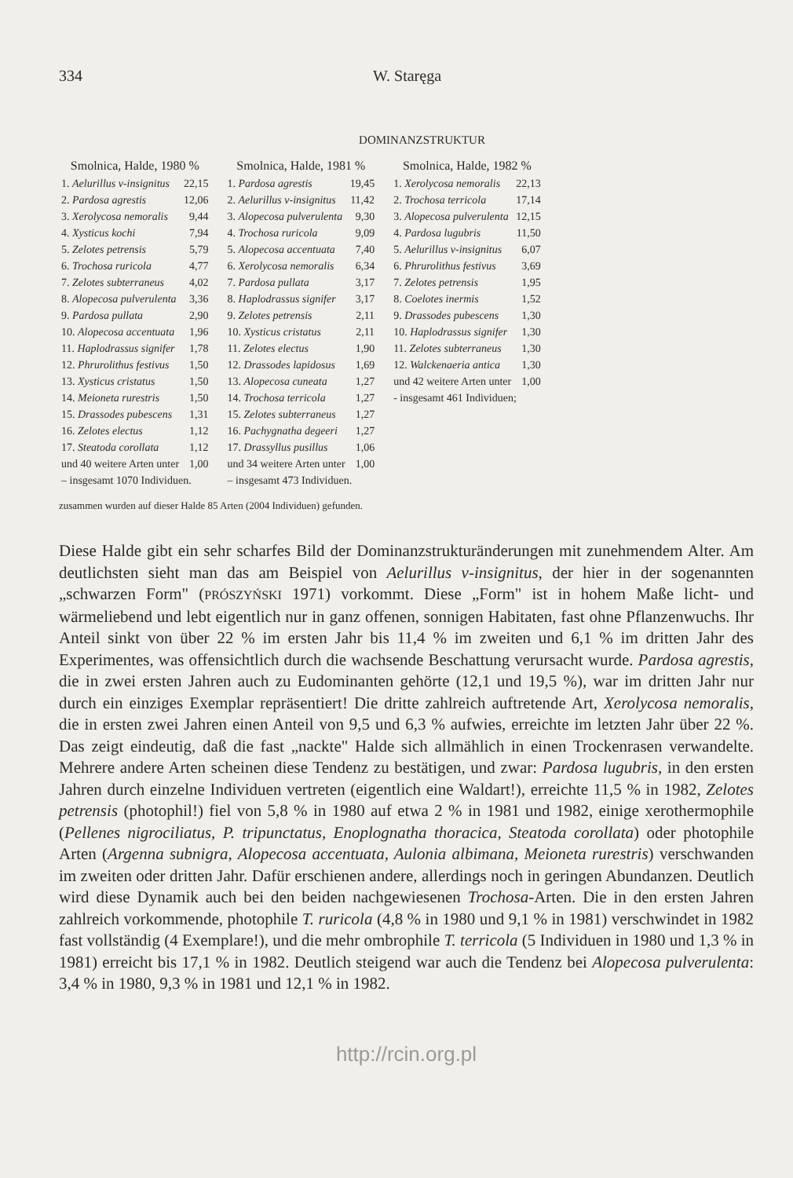334 W. Staręga
DOMINANZSTRUKTUR
| Smolnica, Halde, 1980 % | |
| --- | --- |
| 1. Aelurillus v-insignitus | 22,15 |
| 2. Pardosa agrestis | 12,06 |
| 3. Xerolycosa nemoralis | 9,44 |
| 4. Xysticus kochi | 7,94 |
| 5. Zelotes petrensis | 5,79 |
| 6. Trochosa ruricola | 4,77 |
| 7. Zelotes subterraneus | 4,02 |
| 8. Alopecosa pulverulenta | 3,36 |
| 9. Pardosa pullata | 2,90 |
| 10. Alopecosa accentuata | 1,96 |
| 11. Haplodrassus signifer | 1,78 |
| 12. Phrurolithus festivus | 1,50 |
| 13. Xysticus cristatus | 1,50 |
| 14. Meioneta rurestris | 1,50 |
| 15. Drassodes pubescens | 1,31 |
| 16. Zelotes electus | 1,12 |
| 17. Steatoda corollata | 1,12 |
| und 40 weitere Arten unter | 1,00 |
| – insgesamt 1070 Individuen. | |
| Smolnica, Halde, 1981 % | |
| --- | --- |
| 1. Pardosa agrestis | 19,45 |
| 2. Aelurillus v-insignitus | 11,42 |
| 3. Alopecosa pulverulenta | 9,30 |
| 4. Trochosa ruricola | 9,09 |
| 5. Alopecosa accentuata | 7,40 |
| 6. Xerolycosa nemoralis | 6,34 |
| 7. Pardosa pullata | 3,17 |
| 8. Haplodrassus signifer | 3,17 |
| 9. Zelotes petrensis | 2,11 |
| 10. Xysticus cristatus | 2,11 |
| 11. Zelotes electus | 1,90 |
| 12. Drassodes lapidosus | 1,69 |
| 13. Alopecosa cuneata | 1,27 |
| 14. Trochosa terricola | 1,27 |
| 15. Zelotes subterraneus | 1,27 |
| 16. Pachygnatha degeeri | 1,27 |
| 17. Drassyllus pusillus | 1,06 |
| und 34 weitere Arten unter | 1,00 |
| – insgesamt 473 Individuen. | |
| Smolnica, Halde, 1982 % | |
| --- | --- |
| 1. Xerolycosa nemoralis | 22,13 |
| 2. Trochosa terricola | 17,14 |
| 3. Alopecosa pulverulenta | 12,15 |
| 4. Pardosa lugubris | 11,50 |
| 5. Aelurillus v-insignitus | 6,07 |
| 6. Phrurolithus festivus | 3,69 |
| 7. Zelotes petrensis | 1,95 |
| 8. Coelotes inermis | 1,52 |
| 9. Drassodes pubescens | 1,30 |
| 10. Haplodrassus signifer | 1,30 |
| 11. Zelotes subterraneus | 1,30 |
| 12. Walckenaeria antica | 1,30 |
| und 42 weitere Arten unter | 1,00 |
| - insgesamt 461 Individuen; | |
zusammen wurden auf dieser Halde 85 Arten (2004 Individuen) gefunden.
Diese Halde gibt ein sehr scharfes Bild der Dominanzstrukturänderungen mit zunehmendem Alter. Am deutlichsten sieht man das am Beispiel von Aelurillus v-insignitus, der hier in der sogenannten „schwarzen Form" (PRÓSZYŃSKI 1971) vorkommt. Diese „Form" ist in hohem Maße licht- und wärmeliebend und lebt eigentlich nur in ganz offenen, sonnigen Habitaten, fast ohne Pflanzenwuchs. Ihr Anteil sinkt von über 22 % im ersten Jahr bis 11,4 % im zweiten und 6,1 % im dritten Jahr des Experimentes, was offensichtlich durch die wachsende Beschattung verursacht wurde. Pardosa agrestis, die in zwei ersten Jahren auch zu Eudominanten gehörte (12,1 und 19,5 %), war im dritten Jahr nur durch ein einziges Exemplar repräsentiert! Die dritte zahlreich auftretende Art, Xerolycosa nemoralis, die in ersten zwei Jahren einen Anteil von 9,5 und 6,3 % aufwies, erreichte im letzten Jahr über 22 %. Das zeigt eindeutig, daß die fast „nackte" Halde sich allmählich in einen Trockenrasen verwandelte. Mehrere andere Arten scheinen diese Tendenz zu bestätigen, und zwar: Pardosa lugubris, in den ersten Jahren durch einzelne Individuen vertreten (eigentlich eine Waldart!), erreichte 11,5 % in 1982, Zelotes petrensis (photophil!) fiel von 5,8 % in 1980 auf etwa 2 % in 1981 und 1982, einige xerothermophile (Pellenes nigrociliatus, P. tripunctatus, Enoplognatha thoracica, Steatoda corollata) oder photophile Arten (Argenna subnigra, Alopecosa accentuata, Aulonia albimana, Meioneta rurestris) verschwanden im zweiten oder dritten Jahr. Dafür erschienen andere, allerdings noch in geringen Abundanzen. Deutlich wird diese Dynamik auch bei den beiden nachgewiesenen Trochosa-Arten. Die in den ersten Jahren zahlreich vorkommende, photophile T. ruricola (4,8 % in 1980 und 9,1 % in 1981) verschwindet in 1982 fast vollständig (4 Exemplare!), und die mehr ombrophile T. terricola (5 Individuen in 1980 und 1,3 % in 1981) erreicht bis 17,1 % in 1982. Deutlich steigend war auch die Tendenz bei Alopecosa pulverulenta: 3,4 % in 1980, 9,3 % in 1981 und 12,1 % in 1982.
http://rcin.org.pl